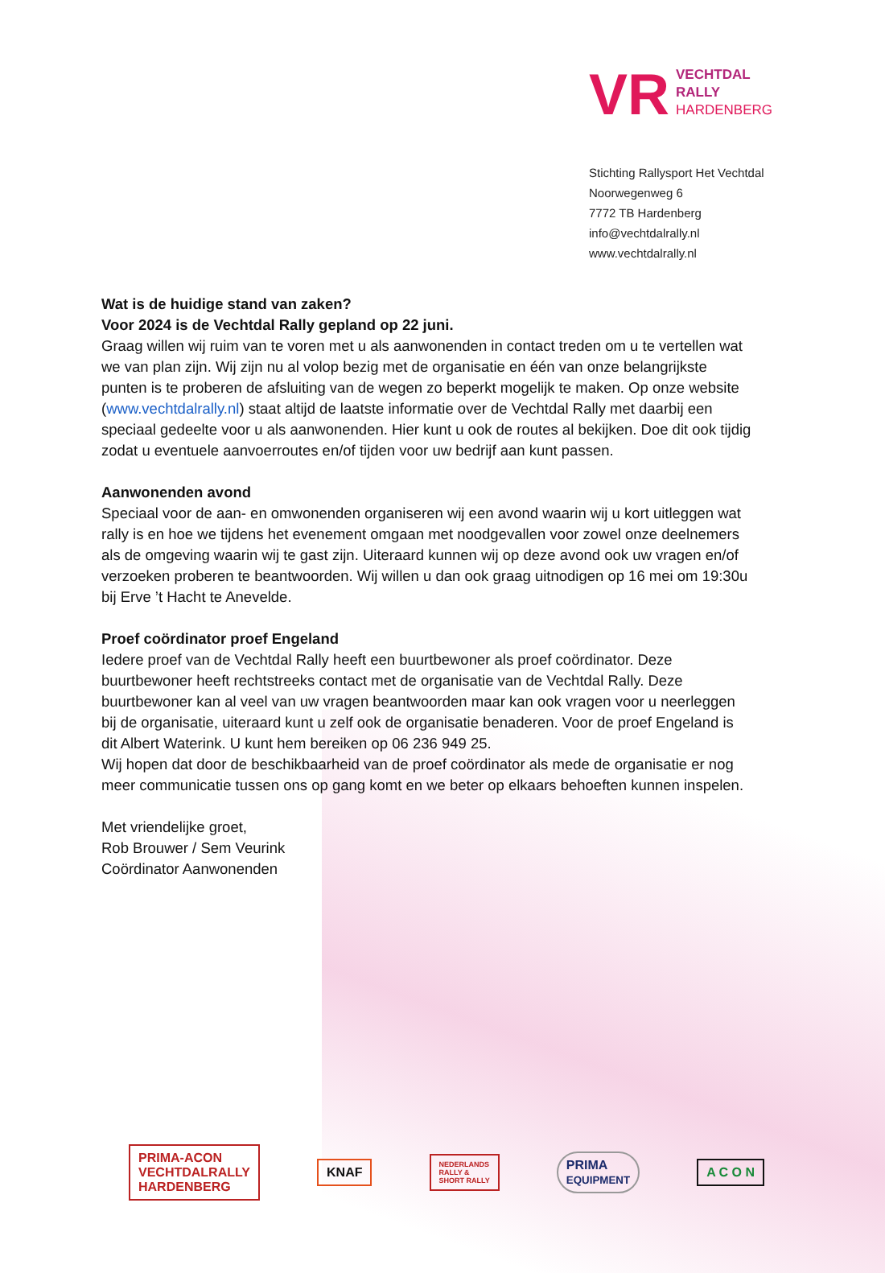VR
VECHTDAL
RALLY
HARDENBERG
Stichting Rallysport Het Vechtdal
Noorwegenweg 6
7772 TB Hardenberg
info@vechtdalrally.nl
www.vechtdalrally.nl
Wat is de huidige stand van zaken?
Voor 2024 is de Vechtdal Rally gepland op 22 juni.
Graag willen wij ruim van te voren met u als aanwonenden in contact treden om u te vertellen wat we van plan zijn. Wij zijn nu al volop bezig met de organisatie en één van onze belangrijkste punten is te proberen de afsluiting van de wegen zo beperkt mogelijk te maken. Op onze website (www.vechtdalrally.nl) staat altijd de laatste informatie over de Vechtdal Rally met daarbij een speciaal gedeelte voor u als aanwonenden. Hier kunt u ook de routes al bekijken. Doe dit ook tijdig zodat u eventuele aanvoerroutes en/of tijden voor uw bedrijf aan kunt passen.
Aanwonenden avond
Speciaal voor de aan- en omwonenden organiseren wij een avond waarin wij u kort uitleggen wat rally is en hoe we tijdens het evenement omgaan met noodgevallen voor zowel onze deelnemers als de omgeving waarin wij te gast zijn. Uiteraard kunnen wij op deze avond ook uw vragen en/of verzoeken proberen te beantwoorden. Wij willen u dan ook graag uitnodigen op 16 mei om 19:30u bij Erve ’t Hacht te Anevelde.
Proef coördinator proef Engeland
Iedere proef van de Vechtdal Rally heeft een buurtbewoner als proef coördinator. Deze buurtbewoner heeft rechtstreeks contact met de organisatie van de Vechtdal Rally. Deze buurtbewoner kan al veel van uw vragen beantwoorden maar kan ook vragen voor u neerleggen bij de organisatie, uiteraard kunt u zelf ook de organisatie benaderen. Voor de proef Engeland is dit Albert Waterink. U kunt hem bereiken op 06 236 949 25.
Wij hopen dat door de beschikbaarheid van de proef coördinator als mede de organisatie er nog meer communicatie tussen ons op gang komt en we beter op elkaars behoeften kunnen inspelen.
Met vriendelijke groet,
Rob Brouwer / Sem Veurink
Coördinator Aanwonenden
PRIMA-ACON
VECHTDALRALLY
HARDENBERG
KNAF
NEDERLANDS
RALLY &
SHORT RALLY
PRIMA
EQUIPMENT
A C O N